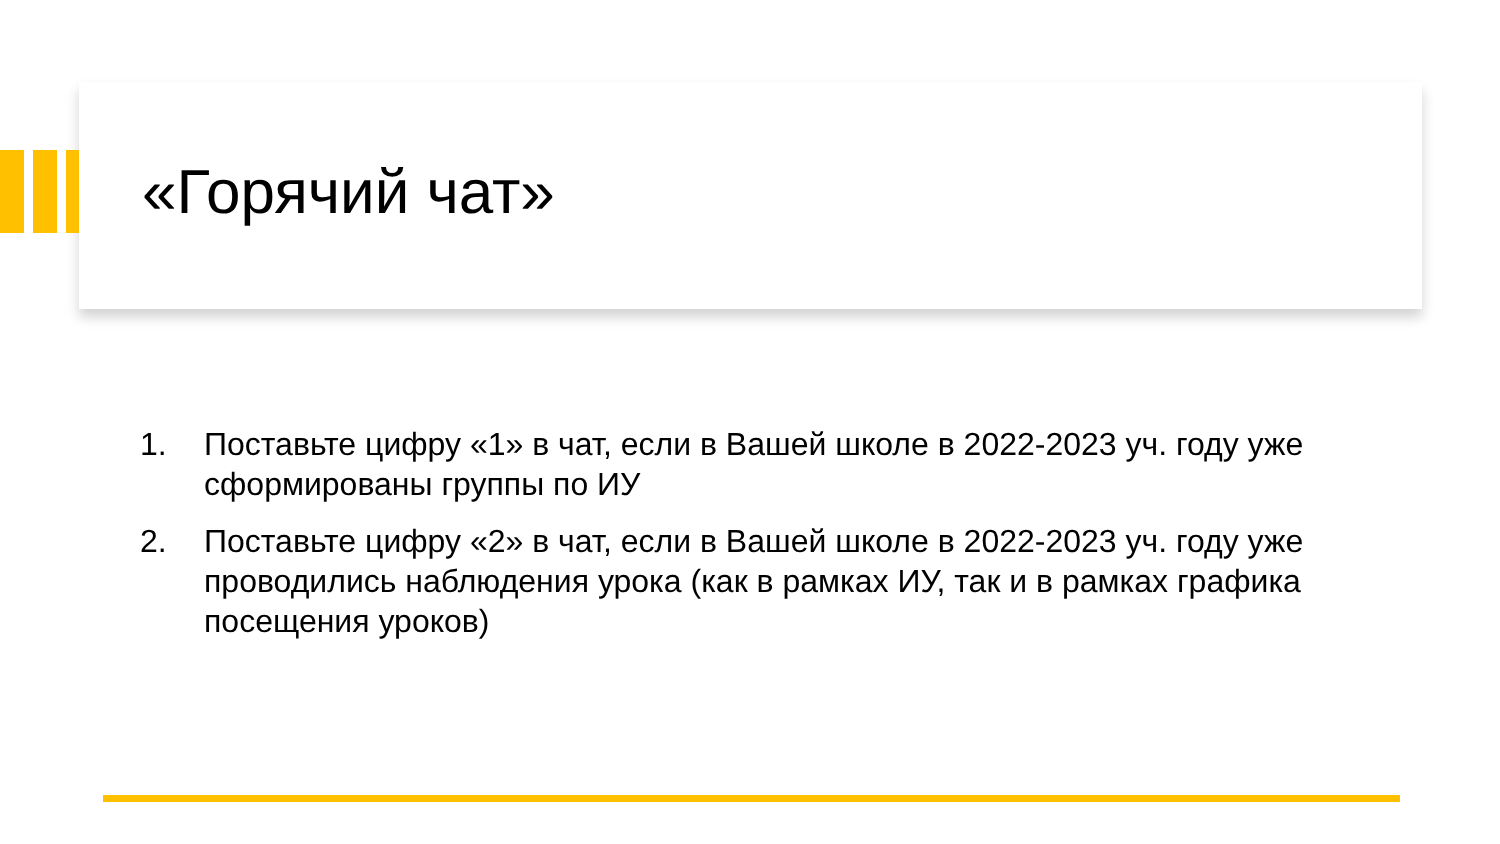«Горячий чат»
1. Поставьте цифру «1» в чат, если в Вашей школе в 2022-2023 уч. году уже сформированы группы по ИУ
2. Поставьте цифру «2» в чат, если в Вашей школе в 2022-2023 уч. году уже проводились наблюдения урока (как в рамках ИУ, так и в рамках графика посещения уроков)